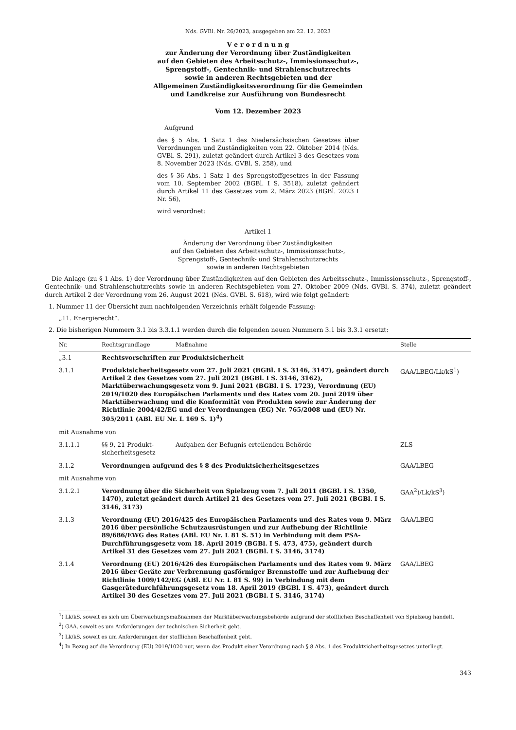Nds. GVBl. Nr. 26/2023, ausgegeben am 22. 12. 2023
V e r o r d n u n g
zur Änderung der Verordnung über Zuständigkeiten
auf den Gebieten des Arbeitsschutz-, Immissionsschutz-,
Sprengstoff-, Gentechnik- und Strahlenschutzrechts
sowie in anderen Rechtsgebieten und der
Allgemeinen Zuständigkeitsverordnung für die Gemeinden
und Landkreise zur Ausführung von Bundesrecht
Vom 12. Dezember 2023
Aufgrund
des § 5 Abs. 1 Satz 1 des Niedersächsischen Gesetzes über Verordnungen und Zuständigkeiten vom 22. Oktober 2014 (Nds. GVBl. S. 291), zuletzt geändert durch Artikel 3 des Gesetzes vom 8. November 2023 (Nds. GVBl. S. 258), und
des § 36 Abs. 1 Satz 1 des Sprengstoffgesetzes in der Fassung vom 10. September 2002 (BGBl. I S. 3518), zuletzt geändert durch Artikel 11 des Gesetzes vom 2. März 2023 (BGBl. 2023 I Nr. 56),
wird verordnet:
Artikel 1
Änderung der Verordnung über Zuständigkeiten
auf den Gebieten des Arbeitsschutz-, Immissionsschutz-,
Sprengstoff-, Gentechnik- und Strahlenschutzrechts
sowie in anderen Rechtsgebieten
Die Anlage (zu § 1 Abs. 1) der Verordnung über Zuständigkeiten auf den Gebieten des Arbeitsschutz-, Immissionsschutz-, Sprengstoff-, Gentechnik- und Strahlenschutzrechts sowie in anderen Rechtsgebieten vom 27. Oktober 2009 (Nds. GVBl. S. 374), zuletzt geändert durch Artikel 2 der Verordnung vom 26. August 2021 (Nds. GVBl. S. 618), wird wie folgt geändert:
1. Nummer 11 der Übersicht zum nachfolgenden Verzeichnis erhält folgende Fassung:
„11. Energierecht“.
2. Die bisherigen Nummern 3.1 bis 3.3.1.1 werden durch die folgenden neuen Nummern 3.1 bis 3.3.1 ersetzt:
| Nr. | Rechtsgrundlage | Maßnahme | Stelle |
| --- | --- | --- | --- |
| „3.1 | Rechtsvorschriften zur Produktsicherheit | | |
| 3.1.1 | Produktsicherheitsgesetz vom 27. Juli 2021 (BGBl. I S. 3146, 3147), geändert durch Artikel 2 des Gesetzes vom 27. Juli 2021 (BGBl. I S. 3146, 3162), Marktüberwachungsgesetz vom 9. Juni 2021 (BGBl. I S. 1723), Verordnung (EU) 2019/1020 des Europäischen Parlaments und des Rates vom 20. Juni 2019 über Marktüberwachung und die Konformität von Produkten sowie zur Änderung der Richtlinie 2004/42/EG und der Verordnungen (EG) Nr. 765/2008 und (EU) Nr. 305/2011 (ABl. EU Nr. L 169 S. 1)<sup>4</sup>) | | GAA/LBEG/Lk/kS<sup>1</sup>) |
| mit Ausnahme von | | | |
| 3.1.1.1 | §§ 9, 21 Produkt- sicherheitsgesetz | Aufgaben der Befugnis erteilenden Behörde | ZLS |
| 3.1.2 | Verordnungen aufgrund des § 8 des Produktsicherheitsgesetzes | | GAA/LBEG |
| mit Ausnahme von | | | |
| 3.1.2.1 | Verordnung über die Sicherheit von Spielzeug vom 7. Juli 2011 (BGBl. I S. 1350, 1470), zuletzt geändert durch Artikel 21 des Gesetzes vom 27. Juli 2021 (BGBl. I S. 3146, 3173) | | GAA<sup>2</sup>)/Lk/kS<sup>3</sup>) |
| 3.1.3 | Verordnung (EU) 2016/425 des Europäischen Parlaments und des Rates vom 9. März 2016 über persönliche Schutzausrüstungen und zur Aufhebung der Richtlinie 89/686/EWG des Rates (ABl. EU Nr. L 81 S. 51) in Verbindung mit dem PSA-Durchführungsgesetz vom 18. April 2019 (BGBl. I S. 473, 475), geändert durch Artikel 31 des Gesetzes vom 27. Juli 2021 (BGBl. I S. 3146, 3174) | | GAA/LBEG |
| 3.1.4 | Verordnung (EU) 2016/426 des Europäischen Parlaments und des Rates vom 9. März 2016 über Geräte zur Verbrennung gasförmiger Brennstoffe und zur Aufhebung der Richtlinie 1009/142/EG (ABl. EU Nr. L 81 S. 99) in Verbindung mit dem Gasgerätedurchführungsgesetz vom 18. April 2019 (BGBl. I S. 473), geändert durch Artikel 30 des Gesetzes vom 27. Juli 2021 (BGBl. I S. 3146, 3174) | | GAA/LBEG |
<sup>1</sup>) Lk/kS, soweit es sich um Überwachungsmaßnahmen der Marktüberwachungsbehörde aufgrund der stofflichen Beschaffenheit von Spielzeug handelt.
<sup>2</sup>) GAA, soweit es um Anforderungen der technischen Sicherheit geht.
<sup>3</sup>) Lk/kS, soweit es um Anforderungen der stofflichen Beschaffenheit geht.
<sup>4</sup>) In Bezug auf die Verordnung (EU) 2019/1020 nur, wenn das Produkt einer Verordnung nach § 8 Abs. 1 des Produktsicherheitsgesetzes unterliegt.
343